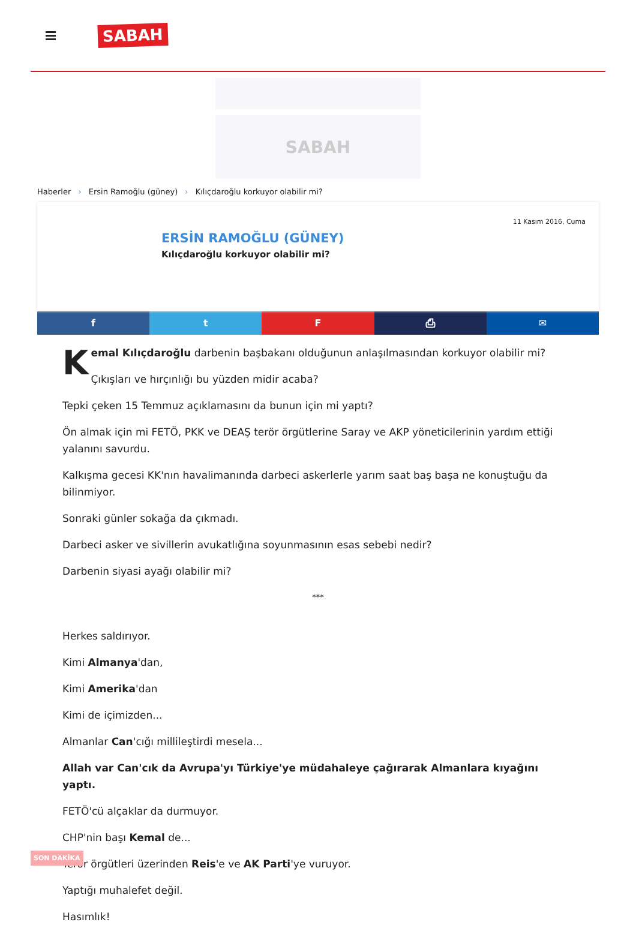SABAH
SABAH
Haberler › Ersin Ramoğlu (güney) › Kılıçdaroğlu korkuyor olabilir mi?
11 Kasım 2016, Cuma
ERSİN RAMOĞLU (GÜNEY)
Kılıçdaroğlu korkuyor olabilir mi?
f t F ⎙ ✉
Kemal Kılıçdaroğlu darbenin başbakanı olduğunun anlaşılmasından korkuyor olabilir mi?
Çıkışları ve hırçınlığı bu yüzden midir acaba?
Tepki çeken 15 Temmuz açıklamasını da bunun için mi yaptı?
Ön almak için mi FETÖ, PKK ve DEAŞ terör örgütlerine Saray ve AKP yöneticilerinin yardım ettiği yalanını savurdu.
Kalkışma gecesi KK'nın havalimanında darbeci askerlerle yarım saat baş başa ne konuştuğu da bilinmiyor.
Sonraki günler sokağa da çıkmadı.
Darbeci asker ve sivillerin avukatlığına soyunmasının esas sebebi nedir?
Darbenin siyasi ayağı olabilir mi?
***
Herkes saldırıyor.
Kimi Almanya'dan,
Kimi Amerika'dan
Kimi de içimizden...
Almanlar Can'cığı millileştirdi mesela...
Allah var Can'cık da Avrupa'yı Türkiye'ye müdahaleye çağırarak Almanlara kıyağını yaptı.
FETÖ'cü alçaklar da durmuyor.
CHP'nin başı Kemal de...
Terör örgütleri üzerinden Reis'e ve AK Parti'ye vuruyor.
Yaptığı muhalefet değil.
Hasımlık!
SON DAKİKA